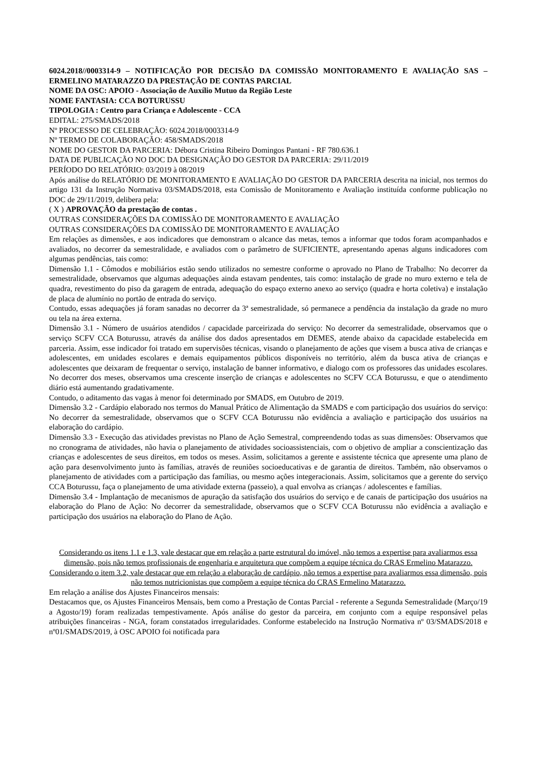6024.2018//0003314-9 – NOTIFICAÇÃO POR DECISÃO DA COMISSÃO MONITORAMENTO E AVALIAÇÃO SAS – ERMELINO MATARAZZO DA PRESTAÇÃO DE CONTAS PARCIAL
NOME DA OSC: APOIO - Associação de Auxílio Mutuo da Região Leste
NOME FANTASIA: CCA BOTURUSSU
TIPOLOGIA : Centro para Criança e Adolescente - CCA
EDITAL: 275/SMADS/2018
Nº PROCESSO DE CELEBRAÇÃO: 6024.2018/0003314-9
Nº TERMO DE COLABORAÇÃO: 458/SMADS/2018
NOME DO GESTOR DA PARCERIA: Débora Cristina Ribeiro Domingos Pantani - RF 780.636.1
DATA DE PUBLICAÇÃO NO DOC DA DESIGNAÇÃO DO GESTOR DA PARCERIA: 29/11/2019
PERÍODO DO RELATÓRIO: 03/2019 à 08/2019
Após análise do RELATÓRIO DE MONITORAMENTO E AVALIAÇÃO DO GESTOR DA PARCERIA descrita na inicial, nos termos do artigo 131 da Instrução Normativa 03/SMADS/2018, esta Comissão de Monitoramento e Avaliação instituída conforme publicação no DOC de 29/11/2019, delibera pela:
( X ) APROVAÇÃO da prestação de contas .
OUTRAS CONSIDERAÇÕES DA COMISSÃO DE MONITORAMENTO E AVALIAÇÃO
OUTRAS CONSIDERAÇÕES DA COMISSÃO DE MONITORAMENTO E AVALIAÇÃO
Em relações as dimensões, e aos indicadores que demonstram o alcance das metas, temos a informar que todos foram acompanhados e avaliados, no decorrer da semestralidade, e avaliados com o parâmetro de SUFICIENTE, apresentando apenas alguns indicadores com algumas pendências, tais como:
Dimensão 1.1 - Cômodos e mobiliários estão sendo utilizados no semestre conforme o aprovado no Plano de Trabalho: No decorrer da semestralidade, observamos que algumas adequações ainda estavam pendentes, tais como: instalação de grade no muro externo e tela de quadra, revestimento do piso da garagem de entrada, adequação do espaço externo anexo ao serviço (quadra e horta coletiva) e instalação de placa de alumínio no portão de entrada do serviço.
Contudo, essas adequações já foram sanadas no decorrer da 3ª semestralidade, só permanece a pendência da instalação da grade no muro ou tela na área externa.
Dimensão 3.1 - Número de usuários atendidos / capacidade parceirizada do serviço: No decorrer da semestralidade, observamos que o serviço SCFV CCA Boturussu, através da análise dos dados apresentados em DEMES, atende abaixo da capacidade estabelecida em parceria. Assim, esse indicador foi tratado em supervisões técnicas, visando o planejamento de ações que visem a busca ativa de crianças e adolescentes, em unidades escolares e demais equipamentos públicos disponíveis no território, além da busca ativa de crianças e adolescentes que deixaram de frequentar o serviço, instalação de banner informativo, e dialogo com os professores das unidades escolares. No decorrer dos meses, observamos uma crescente inserção de crianças e adolescentes no SCFV CCA Boturussu, e que o atendimento diário está aumentando gradativamente.
Contudo, o aditamento das vagas à menor foi determinado por SMADS, em Outubro de 2019.
Dimensão 3.2 - Cardápio elaborado nos termos do Manual Prático de Alimentação da SMADS e com participação dos usuários do serviço: No decorrer da semestralidade, observamos que o SCFV CCA Boturussu não evidência a avaliação e participação dos usuários na elaboração do cardápio.
Dimensão 3.3 - Execução das atividades previstas no Plano de Ação Semestral, compreendendo todas as suas dimensões: Observamos que no cronograma de atividades, não havia o planejamento de atividades socioassistenciais, com o objetivo de ampliar a conscientização das crianças e adolescentes de seus direitos, em todos os meses. Assim, solicitamos a gerente e assistente técnica que apresente uma plano de ação para desenvolvimento junto às famílias, através de reuniões socioeducativas e de garantia de direitos. Também, não observamos o planejamento de atividades com a participação das famílias, ou mesmo ações integeracionais. Assim, solicitamos que a gerente do serviço CCA Boturussu, faça o planejamento de uma atividade externa (passeio), a qual envolva as crianças / adolescentes e famílias.
Dimensão 3.4 - Implantação de mecanismos de apuração da satisfação dos usuários do serviço e de canais de participação dos usuários na elaboração do Plano de Ação: No decorrer da semestralidade, observamos que o SCFV CCA Boturussu não evidência a avaliação e participação dos usuários na elaboração do Plano de Ação.
Considerando os itens 1.1 e 1.3, vale destacar que em relação a parte estrutural do imóvel, não temos a expertise para avaliarmos essa dimensão, pois não temos profissionais de engenharia e arquitetura que compõem a equipe técnica do CRAS Ermelino Matarazzo. Considerando o item 3.2, vale destacar que em relação a elaboração de cardápio, não temos a expertise para avaliarmos essa dimensão, pois não temos nutricionistas que compõem a equipe técnica do CRAS Ermelino Matarazzo.
Em relação a análise dos Ajustes Financeiros mensais:
Destacamos que, os Ajustes Financeiros Mensais, bem como a Prestação de Contas Parcial - referente a Segunda Semestralidade (Março/19 a Agosto/19) foram realizadas tempestivamente. Após análise do gestor da parceira, em conjunto com a equipe responsável pelas atribuições financeiras - NGA, foram constatados irregularidades. Conforme estabelecido na Instrução Normativa nº 03/SMADS/2018 e nº01/SMADS/2019, à OSC APOIO foi notificada para